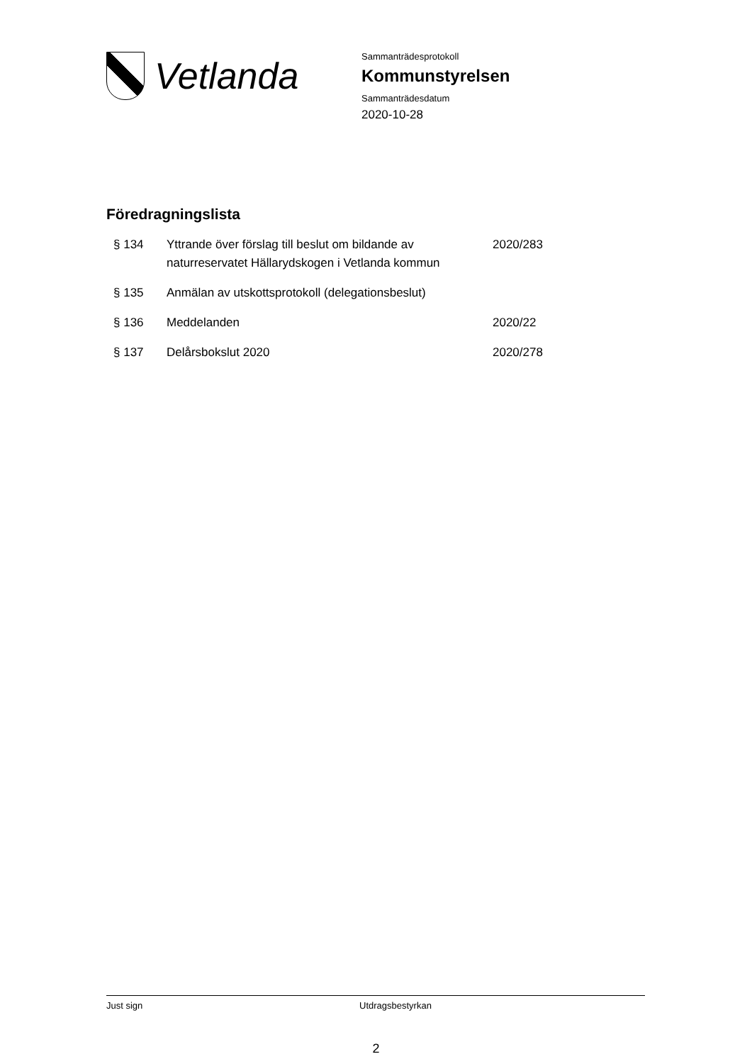Vetlanda
Sammanträdesprotokoll
Kommunstyrelsen
Sammanträdesdatum
2020-10-28
Föredragningslista
| § 134 | Yttrande över förslag till beslut om bildande av naturreservatet Hällarydskogen i Vetlanda kommun | 2020/283 |
| § 135 | Anmälan av utskottsprotokoll (delegationsbeslut) | |
| § 136 | Meddelanden | 2020/22 |
| § 137 | Delårsbokslut 2020 | 2020/278 |
Just sign Utdragsbestyrkan
2